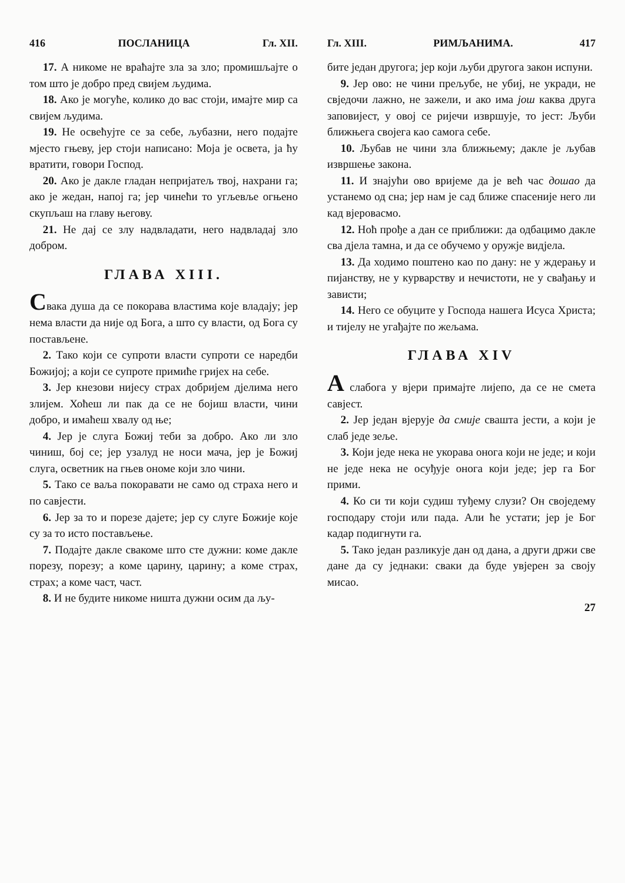416 ПОСЛАНИЦА Гл. XII.
17. А никоме не враћајте зла за зло; промишљајте о том што је добро пред свијем људима.
18. Ако је могуће, колико до вас стоји, имајте мир са свијем људима.
19. Не освећујте се за себе, љубазни, него подајте мјесто гњеву, јер стоји написано: Моја је освета, ја ћу вратити, говори Господ.
20. Ако је дакле гладан непријатељ твој, нахрани га; ако је жедан, напој га; јер чинећи то угљевље огњено скупљаш на главу његову.
21. Не дај се злу надвладати, него надвладај зло добром.
ГЛАВА XIII.
Свака душа да се покорава властима које владају; јер нема власти да није од Бога, а што су власти, од Бога су постављене.
2. Тако који се супроти власти супроти се наредби Божијој; а који се супроте примиће гријех на себе.
3. Јер кнезови нијесу страх добријем дјелима него злијем. Хоћеш ли пак да се не бојиш власти, чини добро, и имаћеш хвалу од ње;
4. Јер је слуга Божиј теби за добро. Ако ли зло чиниш, бој се; јер узалуд не носи мача, јер је Божиј слуга, осветник на гњев ономе који зло чини.
5. Тако се ваља покоравати не само од страха него и по савјести.
6. Јер за то и порезе дајете; јер су слуге Божије које су за то исто постављење.
7. Подајте дакле свакоме што сте дужни: коме дакле порезу, порезу; а коме царину, царину; а коме страх, страх; а коме част, част.
8. И не будите никоме ништа дужни осим да љу-
Гл. XIII. РИМЉАНИМА. 417
бите један другога; јер који љуби другога закон испуни.
9. Јер ово: не чини прељубе, не убиј, не укради, не свједочи лажно, не зажели, и ако има још каква друга заповијест, у овој се ријечи извршује, то јест: Љуби ближњега својега као самога себе.
10. Љубав не чини зла ближњему; дакле је љубав извршење закона.
11. И знајући ово вријеме да је већ час дошао да устанемо од сна; јер нам је сад ближе спасеније него ли кад вјеровасмо.
12. Ноћ прође а дан се приближи: да одбацимо дакле сва дјела тамна, и да се обучемо у оружје видјела.
13. Да ходимо поштено као по дану: не у ждерању и пијанству, не у курварству и нечистоти, не у свађању и зависти;
14. Него се обуците у Господа нашега Исуса Христа; и тијелу не угађајте по жељама.
ГЛАВА XIV
А слабога у вјери примајте лијепо, да се не смета савјест.
2. Јер један вјерује да смије свашта јести, а који је слаб једе зеље.
3. Који једе нека не укорава онога који не једе; и који не једе нека не осуђује онога који једе; јер га Бог прими.
4. Ко си ти који судиш туђему слузи? Он своједему господару стоји или пада. Али ће устати; јер је Бог кадар подигнути га.
5. Тако један разликује дан од дана, а други држи све дане да су једнаки: сваки да буде увјерен за своју мисао.
27